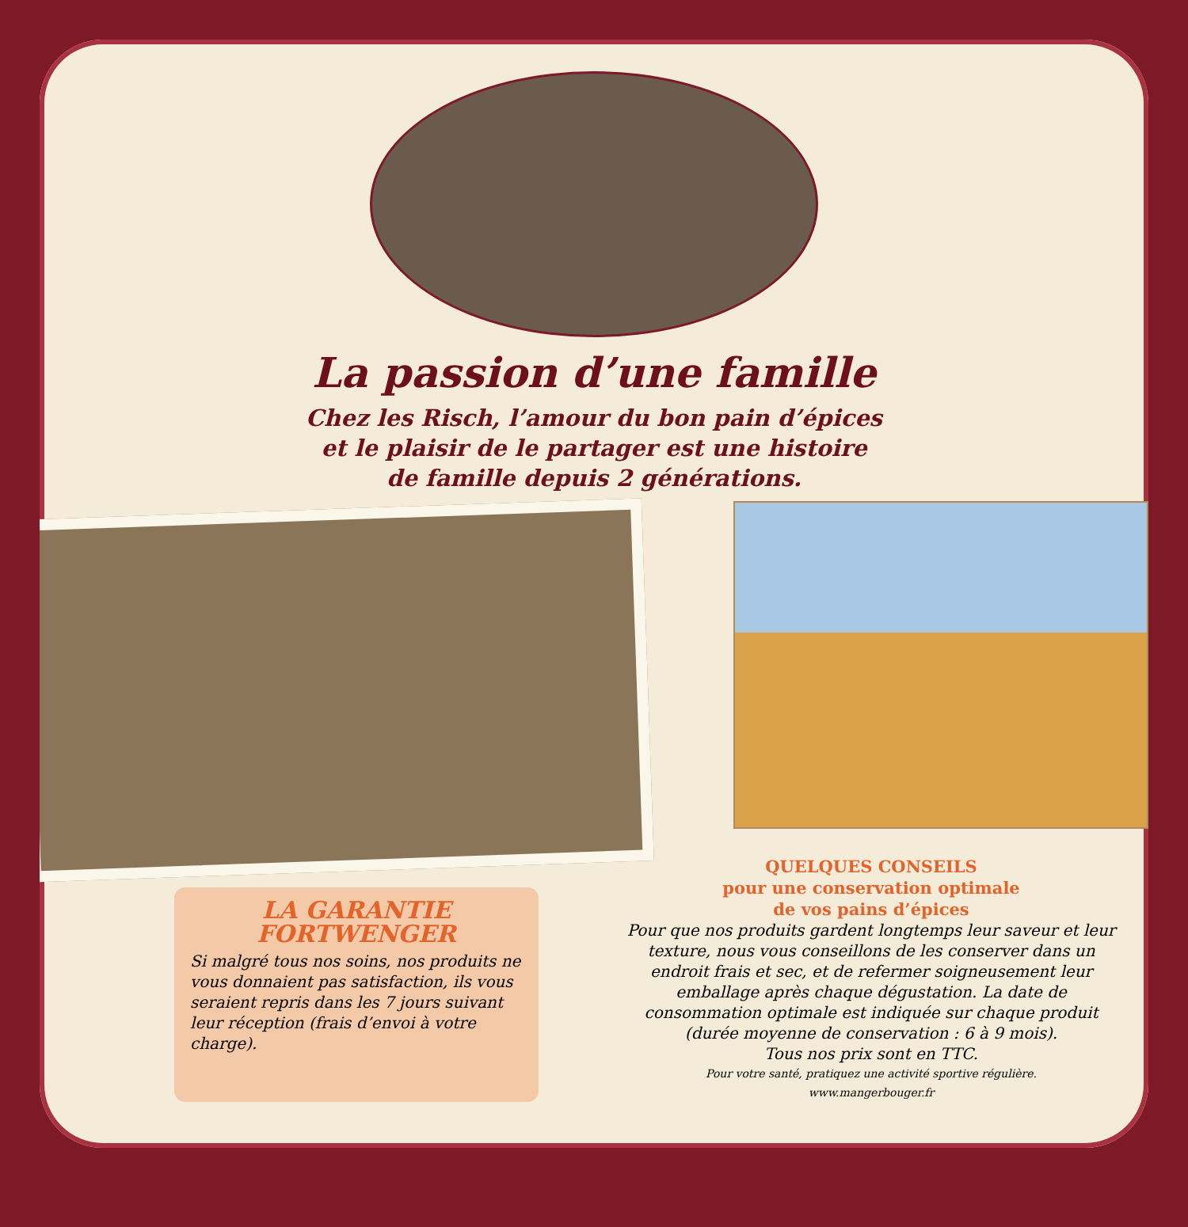La passion d’une famille
Chez les Risch, l’amour du bon pain d’épices
et le plaisir de le partager est une histoire
de famille depuis 2 générations.
LA GARANTIE
FORTWENGER
Si malgré tous nos soins, nos produits ne vous donnaient pas satisfaction, ils vous seraient repris dans les 7 jours suivant leur réception (frais d’envoi à votre charge).
QUELQUES CONSEILS
pour une conservation optimale
de vos pains d’épices
Pour que nos produits gardent longtemps leur saveur et leur texture, nous vous conseillons de les conserver dans un endroit frais et sec, et de refermer soigneusement leur emballage après chaque dégustation. La date de consommation optimale est indiquée sur chaque produit (durée moyenne de conservation : 6 à 9 mois).
Tous nos prix sont en TTC.
Pour votre santé, pratiquez une activité sportive régulière.
www.mangerbouger.fr